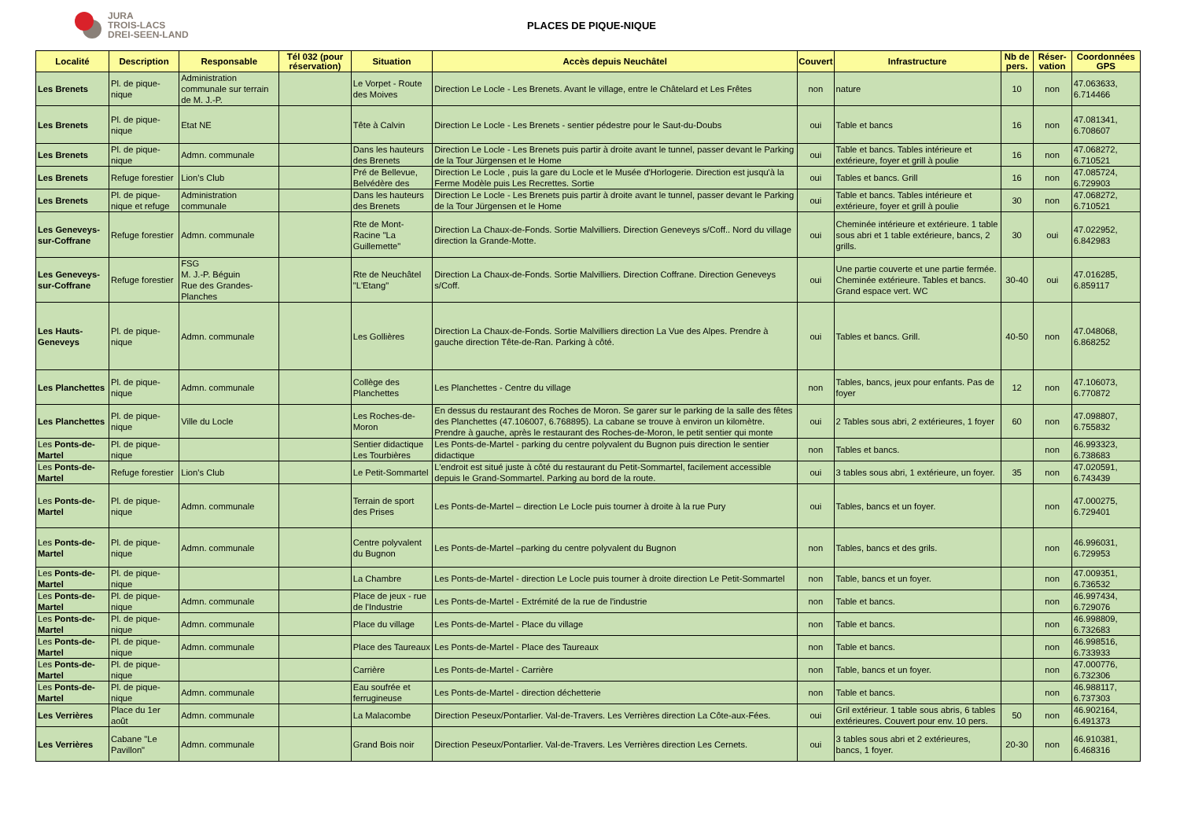JURA
TROIS-LACS
DREI-SEEN-LAND
PLACES DE PIQUE-NIQUE
| Localité | Description | Responsable | Tél 032 (pour réservation) | Situation | Accès depuis Neuchâtel | Couvert | Infrastructure | Nb de pers. | Réser-vation | Coordonnées GPS |
| --- | --- | --- | --- | --- | --- | --- | --- | --- | --- | --- |
| Les Brenets | Pl. de pique-nique | Administration communale sur terrain de M. J.-P. | | Le Vorpet - Route des Moives | Direction Le Locle - Les Brenets. Avant le village, entre le Châtelard et Les Frêtes | non | nature | 10 | non | 47.063633, 6.714466 |
| Les Brenets | Pl. de pique-nique | Etat NE | | Tête à Calvin | Direction Le Locle - Les Brenets - sentier pédestre pour le Saut-du-Doubs | oui | Table et bancs | 16 | non | 47.081341, 6.708607 |
| Les Brenets | Pl. de pique-nique | Admn. communale | | Dans les hauteurs des Brenets | Direction Le Locle - Les Brenets puis partir à droite avant le tunnel, passer devant le Parking de la Tour Jürgensen et le Home | oui | Table et bancs. Tables intérieure et extérieure, foyer et grill à poulie | 16 | non | 47.068272, 6.710521 |
| Les Brenets | Refuge forestier | Lion's Club | | Pré de Bellevue, Belvédère des | Direction Le Locle , puis la gare du Locle et le Musée d'Horlogerie. Direction est jusqu'à la Ferme Modèle puis Les Recrettes. Sortie | oui | Tables et bancs. Grill | 16 | non | 47.085724, 6.729903 |
| Les Brenets | Pl. de pique-nique et refuge | Administration communale | | Dans les hauteurs des Brenets | Direction Le Locle - Les Brenets puis partir à droite avant le tunnel, passer devant le Parking de la Tour Jürgensen et le Home | oui | Table et bancs. Tables intérieure et extérieure, foyer et grill à poulie | 30 | non | 47.068272, 6.710521 |
| Les Geneveys-sur-Coffrane | Refuge forestier | Admn. communale | | Rte de Mont-Racine "La Guillemette" | Direction La Chaux-de-Fonds. Sortie Malvilliers. Direction Geneveys s/Coff.. Nord du village direction la Grande-Motte. | oui | Cheminée intérieure et extérieure. 1 table sous abri et 1 table extérieure, bancs, 2 grills. | 30 | oui | 47.022952, 6.842983 |
| Les Geneveys-sur-Coffrane | Refuge forestier | FSG M. J.-P. Béguin Rue des Grandes-Planches | | Rte de Neuchâtel "L'Etang" | Direction La Chaux-de-Fonds. Sortie Malvilliers. Direction Coffrane. Direction Geneveys s/Coff. | oui | Une partie couverte et une partie fermée. Cheminée extérieure. Tables et bancs. Grand espace vert. WC | 30-40 | oui | 47.016285, 6.859117 |
| Les Hauts-Geneveys | Pl. de pique-nique | Admn. communale | | Les Gollières | Direction La Chaux-de-Fonds. Sortie Malvilliers direction La Vue des Alpes. Prendre à gauche direction Tête-de-Ran. Parking à côté. | oui | Tables et bancs. Grill. | 40-50 | non | 47.048068, 6.868252 |
| Les Planchettes | Pl. de pique-nique | Admn. communale | | Collège des Planchettes | Les Planchettes - Centre du village | non | Tables, bancs, jeux pour enfants. Pas de foyer | 12 | non | 47.106073, 6.770872 |
| Les Planchettes | Pl. de pique-nique | Ville du Locle | | Les Roches-de-Moron | En dessus du restaurant des Roches de Moron. Se garer sur le parking de la salle des fêtes des Planchettes (47.106007, 6.768895). La cabane se trouve à environ un kilomètre. Prendre à gauche, après le restaurant des Roches-de-Moron, le petit sentier qui monte | oui | 2 Tables sous abri, 2 extérieures, 1 foyer | 60 | non | 47.098807, 6.755832 |
| Les Ponts-de-Martel | Pl. de pique-nique | | | Sentier didactique Les Tourbières | Les Ponts-de-Martel - parking du centre polyvalent du Bugnon puis direction le sentier didactique | non | Tables et bancs. | | non | 46.993323, 6.738683 |
| Les Ponts-de-Martel | Refuge forestier | Lion's Club | | Le Petit-Sommartel | L'endroit est situé juste à côté du restaurant du Petit-Sommartel, facilement accessible depuis le Grand-Sommartel. Parking au bord de la route. | oui | 3 tables sous abri, 1 extérieure, un foyer. | 35 | non | 47.020591, 6.743439 |
| Les Ponts-de-Martel | Pl. de pique-nique | Admn. communale | | Terrain de sport des Prises | Les Ponts-de-Martel – direction Le Locle puis tourner à droite à la rue Pury | oui | Tables, bancs et un foyer. | | non | 47.000275, 6.729401 |
| Les Ponts-de-Martel | Pl. de pique-nique | Admn. communale | | Centre polyvalent du Bugnon | Les Ponts-de-Martel –parking du centre polyvalent du Bugnon | non | Tables, bancs et des grils. | | non | 46.996031, 6.729953 |
| Les Ponts-de-Martel | Pl. de pique-nique | | | La Chambre | Les Ponts-de-Martel - direction Le Locle puis tourner à droite direction Le Petit-Sommartel | non | Table, bancs et un foyer. | | non | 47.009351, 6.736532 |
| Les Ponts-de-Martel | Pl. de pique-nique | Admn. communale | | Place de jeux - rue de l'Industrie | Les Ponts-de-Martel - Extrémité de la rue de l'industrie | non | Table et bancs. | | non | 46.997434, 6.729076 |
| Les Ponts-de-Martel | Pl. de pique-nique | Admn. communale | | Place du village | Les Ponts-de-Martel - Place du village | non | Table et bancs. | | non | 46.998809, 6.732683 |
| Les Ponts-de-Martel | Pl. de pique-nique | Admn. communale | | Place des Taureaux | Les Ponts-de-Martel - Place des Taureaux | non | Table et bancs. | | non | 46.998516, 6.733933 |
| Les Ponts-de-Martel | Pl. de pique-nique | | | Carrière | Les Ponts-de-Martel - Carrière | non | Table, bancs et un foyer. | | non | 47.000776, 6.732306 |
| Les Ponts-de-Martel | Pl. de pique-nique | Admn. communale | | Eau soufrée et ferrugineuse | Les Ponts-de-Martel - direction déchetterie | non | Table et bancs. | | non | 46.988117, 6.737303 |
| Les Verrières | Place du 1er août | Admn. communale | | La Malacombe | Direction Peseux/Pontarlier. Val-de-Travers. Les Verrières direction La Côte-aux-Fées. | oui | Gril extérieur. 1 table sous abris, 6 tables extérieures. Couvert pour env. 10 pers. | 50 | non | 46.902164, 6.491373 |
| Les Verrières | Cabane "Le Pavillon" | Admn. communale | | Grand Bois noir | Direction Peseux/Pontarlier. Val-de-Travers. Les Verrières direction Les Cernets. | oui | 3 tables sous abri et 2 extérieures, bancs, 1 foyer. | 20-30 | non | 46.910381, 6.468316 |